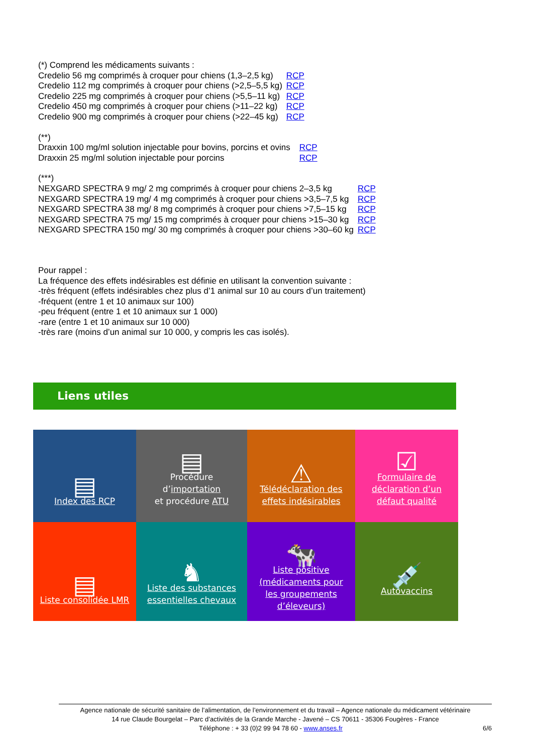(*) Comprend les médicaments suivants :
| Credelio 56 mg comprimés à croquer pour chiens (1,3–2,5 kg) | RCP |
| Credelio 112 mg comprimés à croquer pour chiens (>2,5–5,5 kg) | RCP |
| Credelio 225 mg comprimés à croquer pour chiens (>5,5–11 kg) | RCP |
| Credelio 450 mg comprimés à croquer pour chiens (>11–22 kg) | RCP |
| Credelio 900 mg comprimés à croquer pour chiens (>22–45 kg) | RCP |
(**)
| Draxxin 100 mg/ml solution injectable pour bovins, porcins et ovins | RCP |
| Draxxin 25 mg/ml solution injectable pour porcins | RCP |
(***)
| NEXGARD SPECTRA 9 mg/ 2 mg comprimés à croquer pour chiens 2–3,5 kg | RCP |
| NEXGARD SPECTRA 19 mg/ 4 mg comprimés à croquer pour chiens >3,5–7,5 kg | RCP |
| NEXGARD SPECTRA 38 mg/ 8 mg comprimés à croquer pour chiens >7,5–15 kg | RCP |
| NEXGARD SPECTRA 75 mg/ 15 mg comprimés à croquer pour chiens >15–30 kg | RCP |
| NEXGARD SPECTRA 150 mg/ 30 mg comprimés à croquer pour chiens >30–60 kg | RCP |
Pour rappel :
La fréquence des effets indésirables est définie en utilisant la convention suivante :
-très fréquent (effets indésirables chez plus d’1 animal sur 10 au cours d’un traitement)
-fréquent (entre 1 et 10 animaux sur 100)
-peu fréquent (entre 1 et 10 animaux sur 1 000)
-rare (entre 1 et 10 animaux sur 10 000)
-très rare (moins d’un animal sur 10 000, y compris les cas isolés).
Liens utiles
| ▤ Index des RCP | ▤ Procédure d’ importation et procédure ATU | ⚠ Télédéclaration des effets indésirables | ☑ Formulaire de déclaration d’un défaut qualité |
| ▤ Liste consolidée LMR | ♞ Liste des substances essentielles chevaux | 🐄 Liste positive (médicaments pour les groupements d’éleveurs) | 💉 Autovaccins |
Agence nationale de sécurité sanitaire de l’alimentation, de l’environnement et du travail – Agence nationale du médicament vétérinaire
14 rue Claude Bourgelat – Parc d’activités de la Grande Marche - Javené – CS 70611 - 35306 Fougères - France
Téléphone : + 33 (0)2 99 94 78 60 - www.anses.fr 6/6